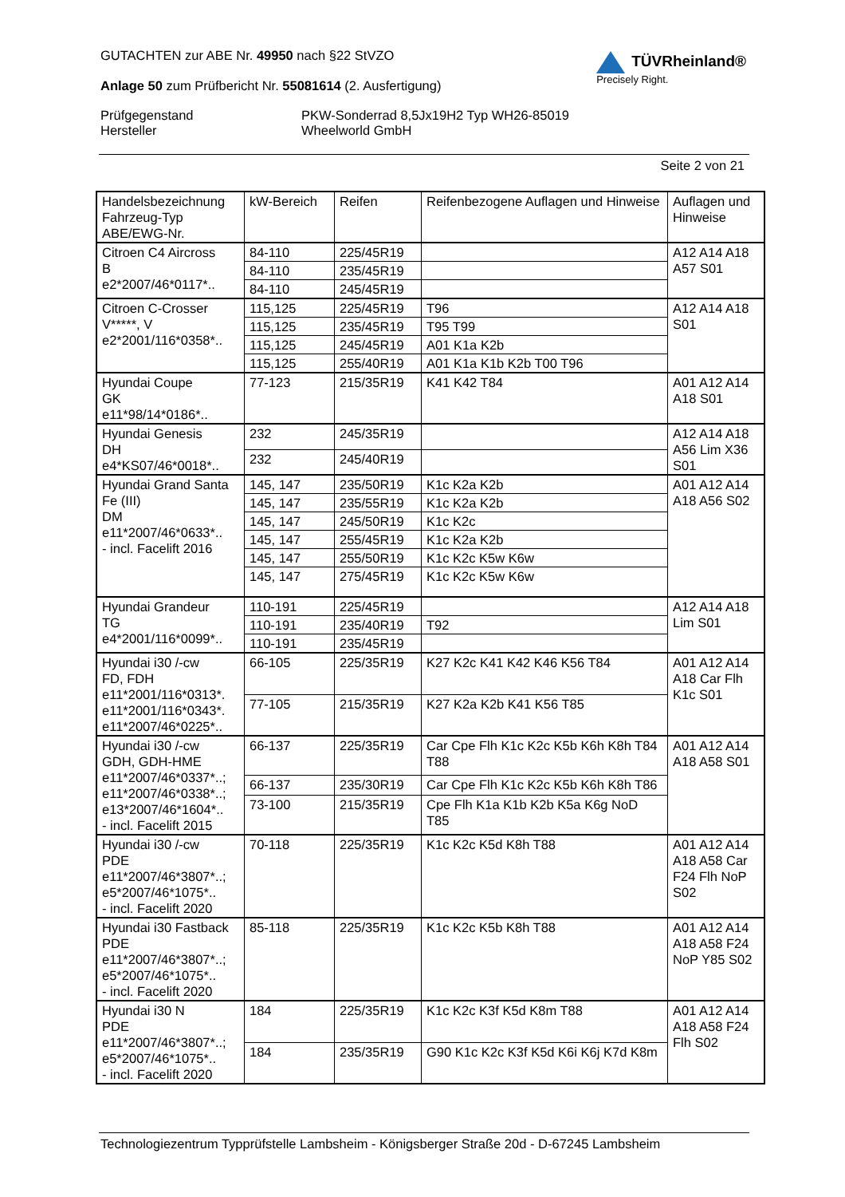GUTACHTEN zur ABE Nr. 49950 nach §22 StVZO
Anlage 50 zum Prüfbericht Nr. 55081614 (2. Ausfertigung)
TÜVRheinland®
Precisely Right.
Prüfgegenstand
Hersteller
PKW-Sonderrad 8,5Jx19H2 Typ WH26-85019
Wheelworld GmbH
Seite 2 von 21
| Handelsbezeichnung Fahrzeug-Typ ABE/EWG-Nr. | kW-Bereich | Reifen | Reifenbezogene Auflagen und Hinweise | Auflagen und Hinweise |
| --- | --- | --- | --- | --- |
| Citroen C4 Aircross B e2*2007/46*0117*.. | 84-110 | 225/45R19 | | A12 A14 A18 A57 S01 |
| | 84-110 | 235/45R19 | | |
| | 84-110 | 245/45R19 | | |
| Citroen C-Crosser V*****, V e2*2001/116*0358*.. | 115,125 | 225/45R19 | T96 | A12 A14 A18 S01 |
| | 115,125 | 235/45R19 | T95 T99 | |
| | 115,125 | 245/45R19 | A01 K1a K2b | |
| | 115,125 | 255/40R19 | A01 K1a K1b K2b T00 T96 | |
| Hyundai Coupe GK e11*98/14*0186*.. | 77-123 | 215/35R19 | K41 K42 T84 | A01 A12 A14 A18 S01 |
| Hyundai Genesis DH e4*KS07/46*0018*.. | 232 | 245/35R19 | | A12 A14 A18 A56 Lim X36 S01 |
| | 232 | 245/40R19 | | |
| Hyundai Grand Santa Fe (III) DM e11*2007/46*0633*.. - incl. Facelift 2016 | 145, 147 | 235/50R19 | K1c K2a K2b | A01 A12 A14 A18 A56 S02 |
| | 145, 147 | 235/55R19 | K1c K2a K2b | |
| | 145, 147 | 245/50R19 | K1c K2c | |
| | 145, 147 | 255/45R19 | K1c K2a K2b | |
| | 145, 147 | 255/50R19 | K1c K2c K5w K6w | |
| | 145, 147 | 275/45R19 | K1c K2c K5w K6w | |
| Hyundai Grandeur TG e4*2001/116*0099*.. | 110-191 | 225/45R19 | | A12 A14 A18 Lim S01 |
| | 110-191 | 235/40R19 | T92 | |
| | 110-191 | 235/45R19 | | |
| Hyundai i30 /-cw FD, FDH e11*2001/116*0313*. e11*2001/116*0343*. e11*2007/46*0225*.. | 66-105 | 225/35R19 | K27 K2c K41 K42 K46 K56 T84 | A01 A12 A14 A18 Car Flh K1c S01 |
| | 77-105 | 215/35R19 | K27 K2a K2b K41 K56 T85 | |
| Hyundai i30 /-cw GDH, GDH-HME e11*2007/46*0337*..; e11*2007/46*0338*..; e13*2007/46*1604*.. - incl. Facelift 2015 | 66-137 | 225/35R19 | Car Cpe Flh K1c K2c K5b K6h K8h T84 T88 | A01 A12 A14 A18 A58 S01 |
| | 66-137 | 235/30R19 | Car Cpe Flh K1c K2c K5b K6h K8h T86 | |
| | 73-100 | 215/35R19 | Cpe Flh K1a K1b K2b K5a K6g NoD T85 | |
| Hyundai i30 /-cw PDE e11*2007/46*3807*..; e5*2007/46*1075*.. - incl. Facelift 2020 | 70-118 | 225/35R19 | K1c K2c K5d K8h T88 | A01 A12 A14 A18 A58 Car F24 Flh NoP S02 |
| Hyundai i30 Fastback PDE e11*2007/46*3807*..; e5*2007/46*1075*.. - incl. Facelift 2020 | 85-118 | 225/35R19 | K1c K2c K5b K8h T88 | A01 A12 A14 A18 A58 F24 NoP Y85 S02 |
| Hyundai i30 N PDE e11*2007/46*3807*..; e5*2007/46*1075*.. - incl. Facelift 2020 | 184 | 225/35R19 | K1c K2c K3f K5d K8m T88 | A01 A12 A14 A18 A58 F24 Flh S02 |
| | 184 | 235/35R19 | G90 K1c K2c K3f K5d K6i K6j K7d K8m | |
Technologiezentrum Typprüfstelle Lambsheim - Königsberger Straße 20d - D-67245 Lambsheim